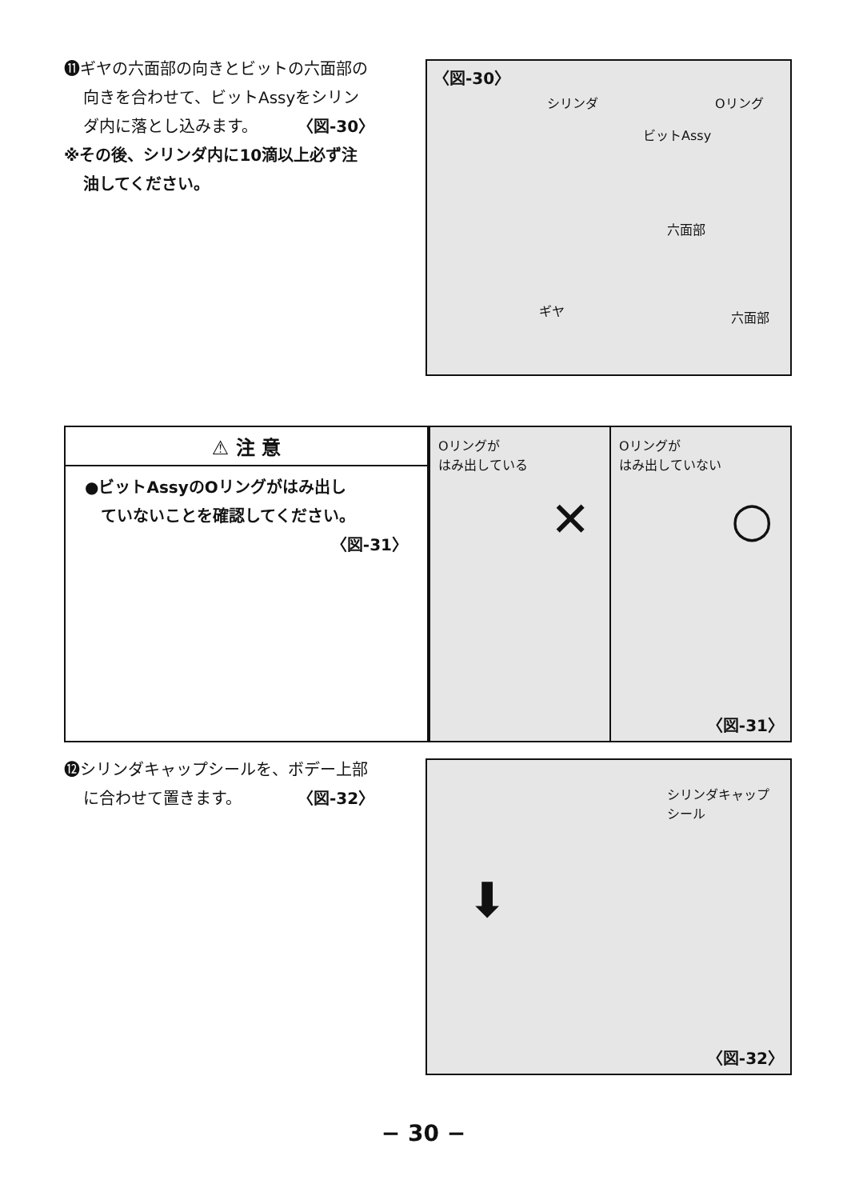⓫ギヤの六面部の向きとビットの六面部の
向きを合わせて、ビットAssyをシリン
ダ内に落とし込みます。　　　〈図-30〉
※その後、シリンダ内に10滴以上必ず注
油してください。
〈図-30〉
シリンダ Oリング
ビットAssy
六面部
ギヤ 六面部
⚠ 注 意
●ビットAssyのOリングがはみ出し
　ていないことを確認してください。
〈図-31〉
Oリングが
はみ出している
✕
Oリングが
はみ出していない
○
〈図-31〉
⓬シリンダキャップシールを、ボデー上部
に合わせて置きます。　　　　〈図-32〉
シリンダキャップ
シール
⬇
〈図-32〉
− 30 −